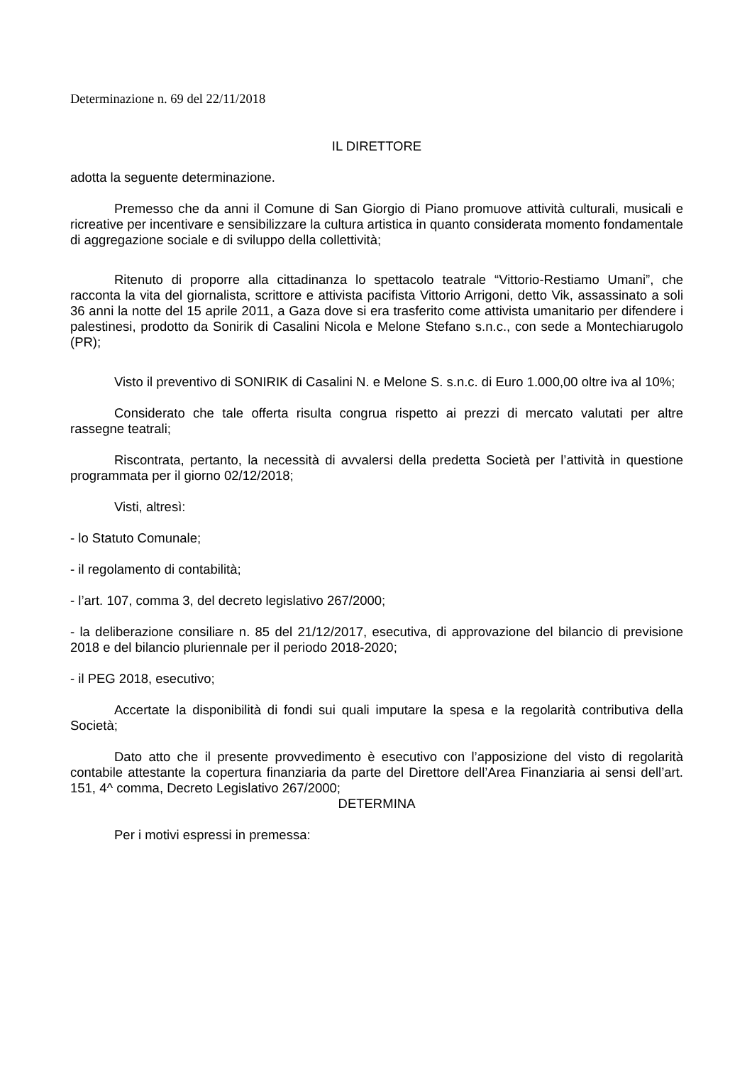Determinazione n. 69 del 22/11/2018
IL DIRETTORE
adotta la seguente determinazione.
Premesso che da anni il Comune di San Giorgio di Piano promuove attività culturali, musicali e ricreative per incentivare e sensibilizzare la cultura artistica in quanto considerata momento fondamentale di aggregazione sociale e di sviluppo della collettività;
Ritenuto di proporre alla cittadinanza lo spettacolo teatrale “Vittorio-Restiamo Umani”, che racconta la vita del giornalista, scrittore e attivista pacifista Vittorio Arrigoni, detto Vik, assassinato a soli 36 anni la notte del 15 aprile 2011, a Gaza dove si era trasferito come attivista umanitario per difendere i palestinesi, prodotto da Sonirik di Casalini Nicola e Melone Stefano s.n.c., con sede a Montechiarugolo (PR);
Visto il preventivo di SONIRIK di Casalini N. e Melone S. s.n.c. di Euro 1.000,00 oltre iva al 10%;
Considerato che tale offerta risulta congrua rispetto ai prezzi di mercato valutati per altre rassegne teatrali;
Riscontrata, pertanto, la necessità di avvalersi della predetta Società per l’attività in questione programmata per il giorno 02/12/2018;
Visti, altresì:
- lo Statuto Comunale;
- il regolamento di contabilità;
- l’art. 107, comma 3, del decreto legislativo 267/2000;
- la deliberazione consiliare n. 85 del 21/12/2017, esecutiva, di approvazione del bilancio di previsione 2018 e del bilancio pluriennale per il periodo 2018-2020;
- il PEG 2018, esecutivo;
Accertate la disponibilità di fondi sui quali imputare la spesa e la regolarità contributiva della Società;
Dato atto che il presente provvedimento è esecutivo con l’apposizione del visto di regolarità contabile attestante la copertura finanziaria da parte del Direttore dell’Area Finanziaria ai sensi dell’art. 151, 4^ comma, Decreto Legislativo 267/2000;
DETERMINA
Per i motivi espressi in premessa: